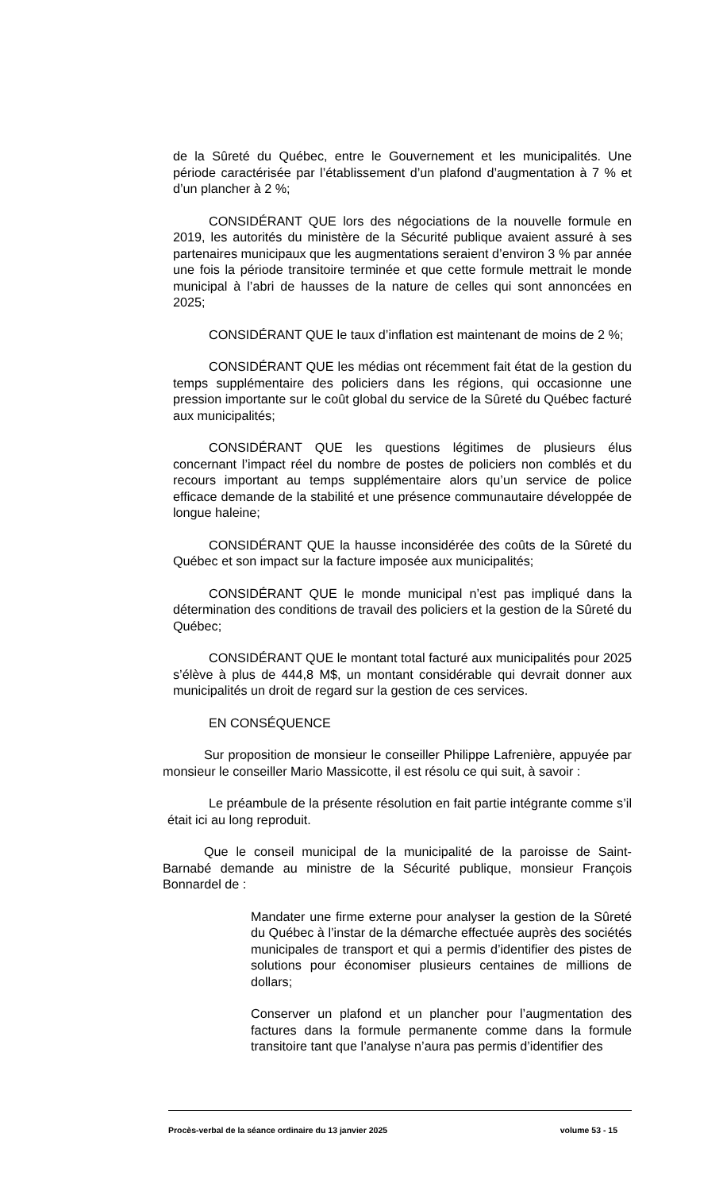de la Sûreté du Québec, entre le Gouvernement et les municipalités. Une période caractérisée par l’établissement d’un plafond d’augmentation à 7 % et d’un plancher à 2 %;
CONSIDÉRANT QUE lors des négociations de la nouvelle formule en 2019, les autorités du ministère de la Sécurité publique avaient assuré à ses partenaires municipaux que les augmentations seraient d’environ 3 % par année une fois la période transitoire terminée et que cette formule mettrait le monde municipal à l’abri de hausses de la nature de celles qui sont annoncées en 2025;
CONSIDÉRANT QUE le taux d’inflation est maintenant de moins de 2 %;
CONSIDÉRANT QUE les médias ont récemment fait état de la gestion du temps supplémentaire des policiers dans les régions, qui occasionne une pression importante sur le coût global du service de la Sûreté du Québec facturé aux municipalités;
CONSIDÉRANT QUE les questions légitimes de plusieurs élus concernant l’impact réel du nombre de postes de policiers non comblés et du recours important au temps supplémentaire alors qu’un service de police efficace demande de la stabilité et une présence communautaire développée de longue haleine;
CONSIDÉRANT QUE la hausse inconsidérée des coûts de la Sûreté du Québec et son impact sur la facture imposée aux municipalités;
CONSIDÉRANT QUE le monde municipal n’est pas impliqué dans la détermination des conditions de travail des policiers et la gestion de la Sûreté du Québec;
CONSIDÉRANT QUE le montant total facturé aux municipalités pour 2025 s’élève à plus de 444,8 M$, un montant considérable qui devrait donner aux municipalités un droit de regard sur la gestion de ces services.
EN CONSÉQUENCE
Sur proposition de monsieur le conseiller Philippe Lafrenière, appuyée par monsieur le conseiller Mario Massicotte, il est résolu ce qui suit, à savoir :
Le préambule de la présente résolution en fait partie intégrante comme s’il était ici au long reproduit.
Que le conseil municipal de la municipalité de la paroisse de Saint-Barnabé demande au ministre de la Sécurité publique, monsieur François Bonnardel de :
Mandater une firme externe pour analyser la gestion de la Sûreté du Québec à l’instar de la démarche effectuée auprès des sociétés municipales de transport et qui a permis d’identifier des pistes de solutions pour économiser plusieurs centaines de millions de dollars;
Conserver un plafond et un plancher pour l’augmentation des factures dans la formule permanente comme dans la formule transitoire tant que l’analyse n’aura pas permis d’identifier des
Procès-verbal de la séance ordinaire du 13 janvier 2025 volume 53 - 15